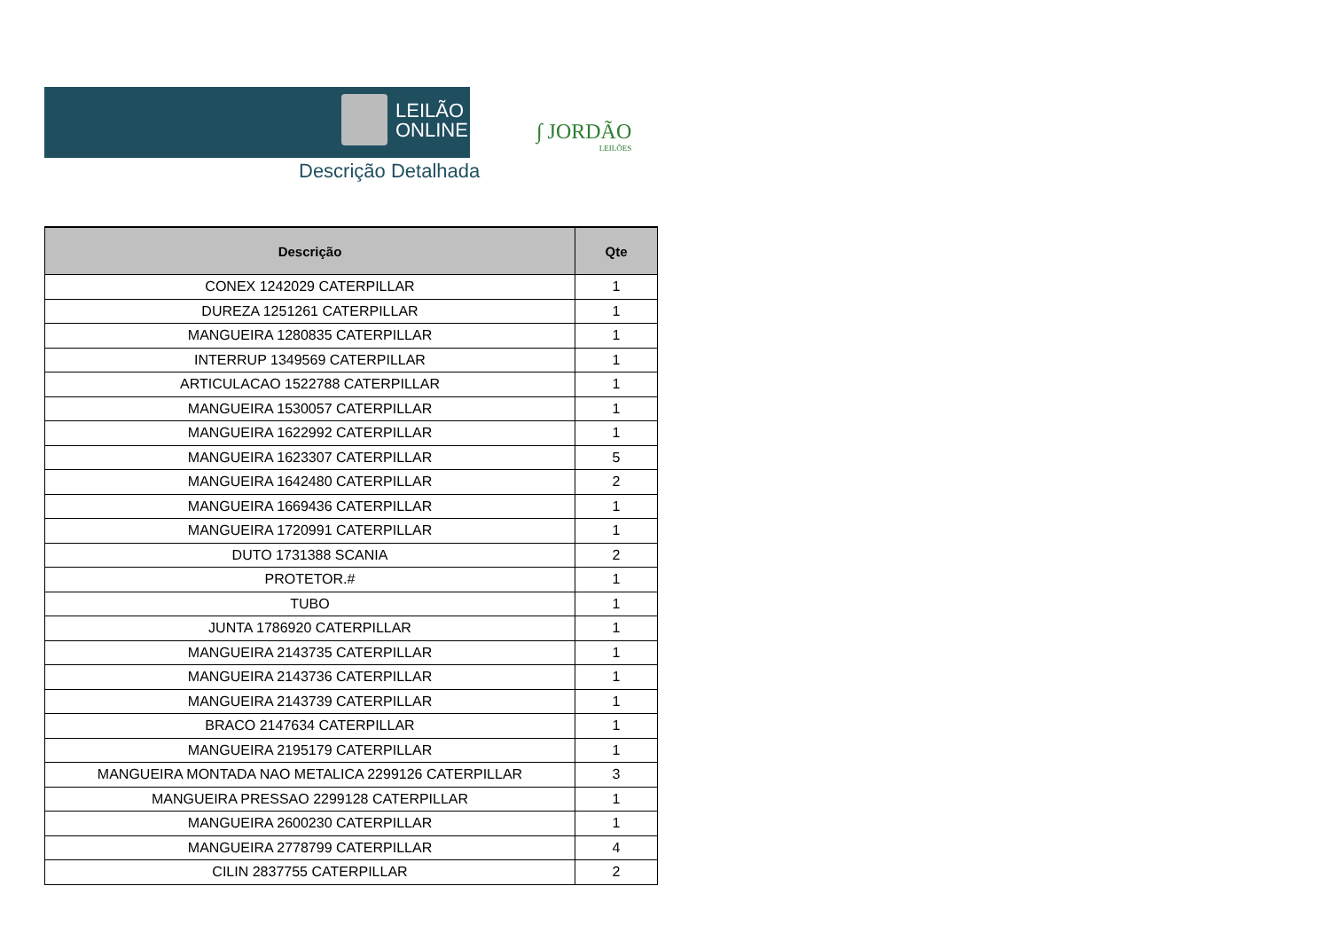LEILÃO
ONLINE.NET
Descrição Detalhada
∫ JORDÃO
LEILÕES
| Descrição | Qte |
| --- | --- |
| CONEX 1242029 CATERPILLAR | 1 |
| DUREZA 1251261 CATERPILLAR | 1 |
| MANGUEIRA 1280835 CATERPILLAR | 1 |
| INTERRUP 1349569 CATERPILLAR | 1 |
| ARTICULACAO 1522788 CATERPILLAR | 1 |
| MANGUEIRA 1530057 CATERPILLAR | 1 |
| MANGUEIRA 1622992 CATERPILLAR | 1 |
| MANGUEIRA 1623307 CATERPILLAR | 5 |
| MANGUEIRA 1642480 CATERPILLAR | 2 |
| MANGUEIRA 1669436 CATERPILLAR | 1 |
| MANGUEIRA 1720991 CATERPILLAR | 1 |
| DUTO 1731388 SCANIA | 2 |
| PROTETOR.# | 1 |
| TUBO | 1 |
| JUNTA 1786920 CATERPILLAR | 1 |
| MANGUEIRA 2143735 CATERPILLAR | 1 |
| MANGUEIRA 2143736 CATERPILLAR | 1 |
| MANGUEIRA 2143739 CATERPILLAR | 1 |
| BRACO 2147634 CATERPILLAR | 1 |
| MANGUEIRA 2195179 CATERPILLAR | 1 |
| MANGUEIRA MONTADA NAO METALICA 2299126 CATERPILLAR | 3 |
| MANGUEIRA PRESSAO 2299128 CATERPILLAR | 1 |
| MANGUEIRA 2600230 CATERPILLAR | 1 |
| MANGUEIRA 2778799 CATERPILLAR | 4 |
| CILIN 2837755 CATERPILLAR | 2 |